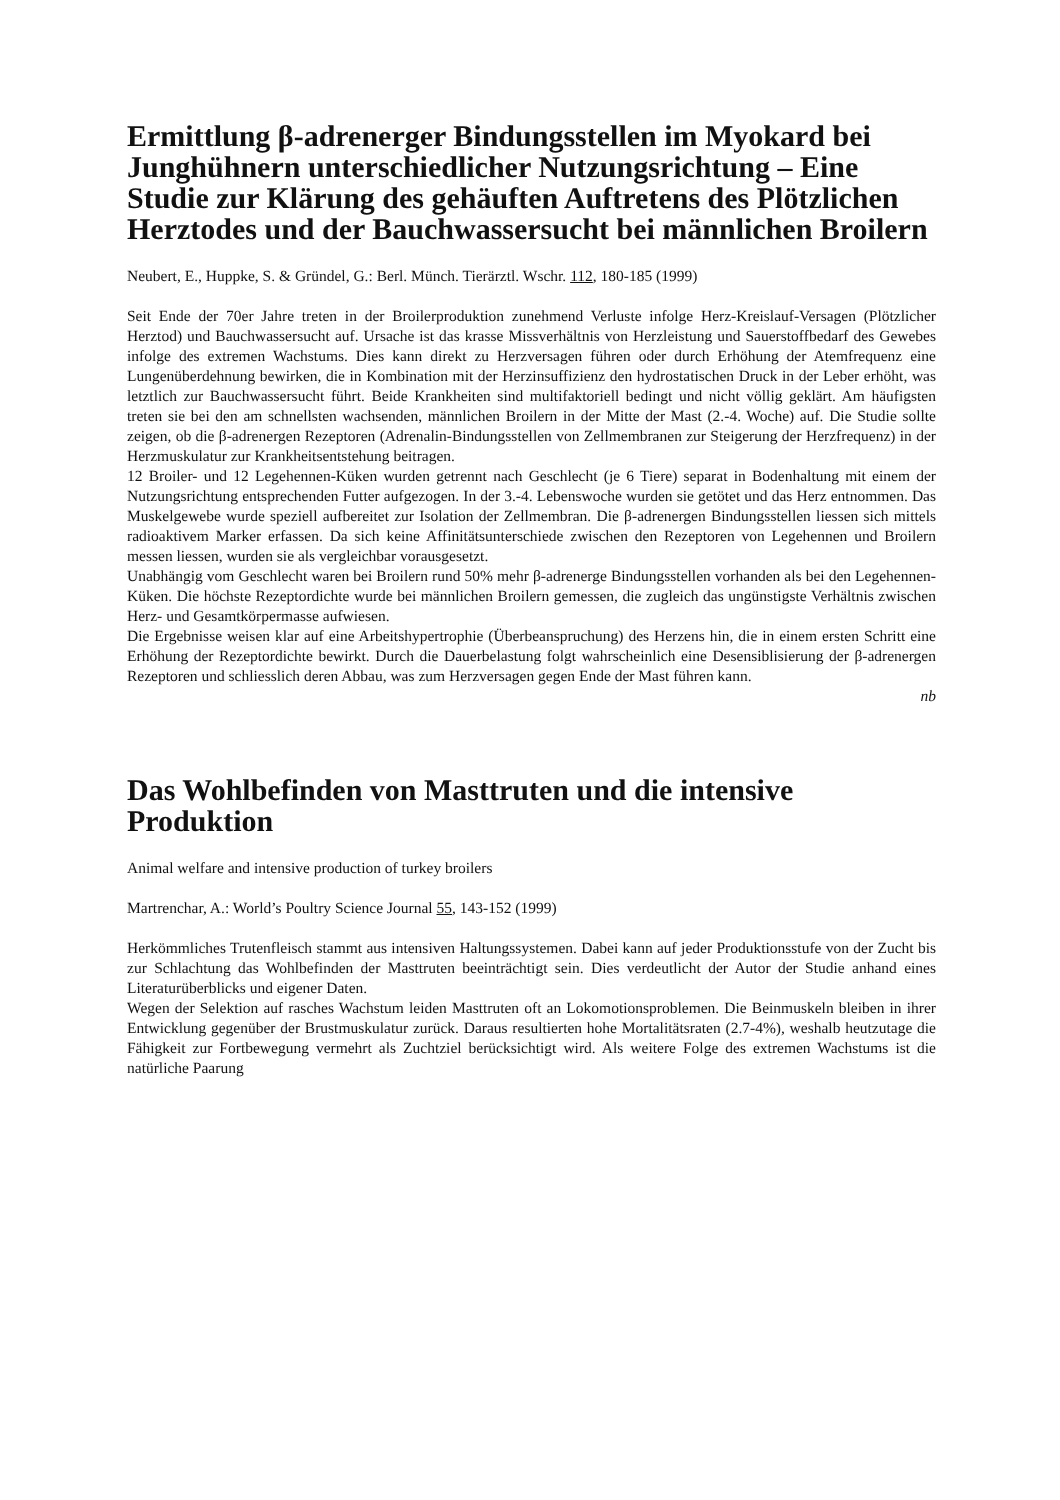Ermittlung β-adrenerger Bindungsstellen im Myokard bei Junghühnern unterschiedlicher Nutzungsrichtung – Eine Studie zur Klärung des gehäuften Auftretens des Plötzlichen Herztodes und der Bauchwassersucht bei männlichen Broilern
Neubert, E., Huppke, S. & Gründel, G.: Berl. Münch. Tierärztl. Wschr. 112, 180-185 (1999)
Seit Ende der 70er Jahre treten in der Broilerproduktion zunehmend Verluste infolge Herz-Kreislauf-Versagen (Plötzlicher Herztod) und Bauchwassersucht auf. Ursache ist das krasse Missverhältnis von Herzleistung und Sauerstoffbedarf des Gewebes infolge des extremen Wachstums. Dies kann direkt zu Herzversagen führen oder durch Erhöhung der Atemfrequenz eine Lungenüberdehnung bewirken, die in Kombination mit der Herzinsuffizienz den hydrostatischen Druck in der Leber erhöht, was letztlich zur Bauchwassersucht führt. Beide Krankheiten sind multifaktoriell bedingt und nicht völlig geklärt. Am häufigsten treten sie bei den am schnellsten wachsenden, männlichen Broilern in der Mitte der Mast (2.-4. Woche) auf. Die Studie sollte zeigen, ob die β-adrenergen Rezeptoren (Adrenalin-Bindungsstellen von Zellmembranen zur Steigerung der Herzfrequenz) in der Herzmuskulatur zur Krankheitsentstehung beitragen.
12 Broiler- und 12 Legehennen-Küken wurden getrennt nach Geschlecht (je 6 Tiere) separat in Bodenhaltung mit einem der Nutzungsrichtung entsprechenden Futter aufgezogen. In der 3.-4. Lebenswoche wurden sie getötet und das Herz entnommen. Das Muskelgewebe wurde speziell aufbereitet zur Isolation der Zellmembran. Die β-adrenergen Bindungsstellen liessen sich mittels radioaktivem Marker erfassen. Da sich keine Affinitätsunterschiede zwischen den Rezeptoren von Legehennen und Broilern messen liessen, wurden sie als vergleichbar vorausgesetzt.
Unabhängig vom Geschlecht waren bei Broilern rund 50% mehr β-adrenerge Bindungsstellen vorhanden als bei den Legehennen-Küken. Die höchste Rezeptordichte wurde bei männlichen Broilern gemessen, die zugleich das ungünstigste Verhältnis zwischen Herz- und Gesamtkörpermasse aufwiesen.
Die Ergebnisse weisen klar auf eine Arbeitshypertrophie (Überbeanspruchung) des Herzens hin, die in einem ersten Schritt eine Erhöhung der Rezeptordichte bewirkt. Durch die Dauerbelastung folgt wahrscheinlich eine Desensiblisierung der β-adrenergen Rezeptoren und schliesslich deren Abbau, was zum Herzversagen gegen Ende der Mast führen kann.
nb
Das Wohlbefinden von Masttruten und die intensive Produktion
Animal welfare and intensive production of turkey broilers
Martrenchar, A.: World’s Poultry Science Journal 55, 143-152 (1999)
Herkömmliches Trutenfleisch stammt aus intensiven Haltungssystemen. Dabei kann auf jeder Produktionsstufe von der Zucht bis zur Schlachtung das Wohlbefinden der Masttruten beeinträchtigt sein. Dies verdeutlicht der Autor der Studie anhand eines Literaturüberblicks und eigener Daten.
Wegen der Selektion auf rasches Wachstum leiden Masttruten oft an Lokomotionsproblemen. Die Beinmuskeln bleiben in ihrer Entwicklung gegenüber der Brustmuskulatur zurück. Daraus resultierten hohe Mortalitätsraten (2.7-4%), weshalb heutzutage die Fähigkeit zur Fortbewegung vermehrt als Zuchtziel berücksichtigt wird. Als weitere Folge des extremen Wachstums ist die natürliche Paarung